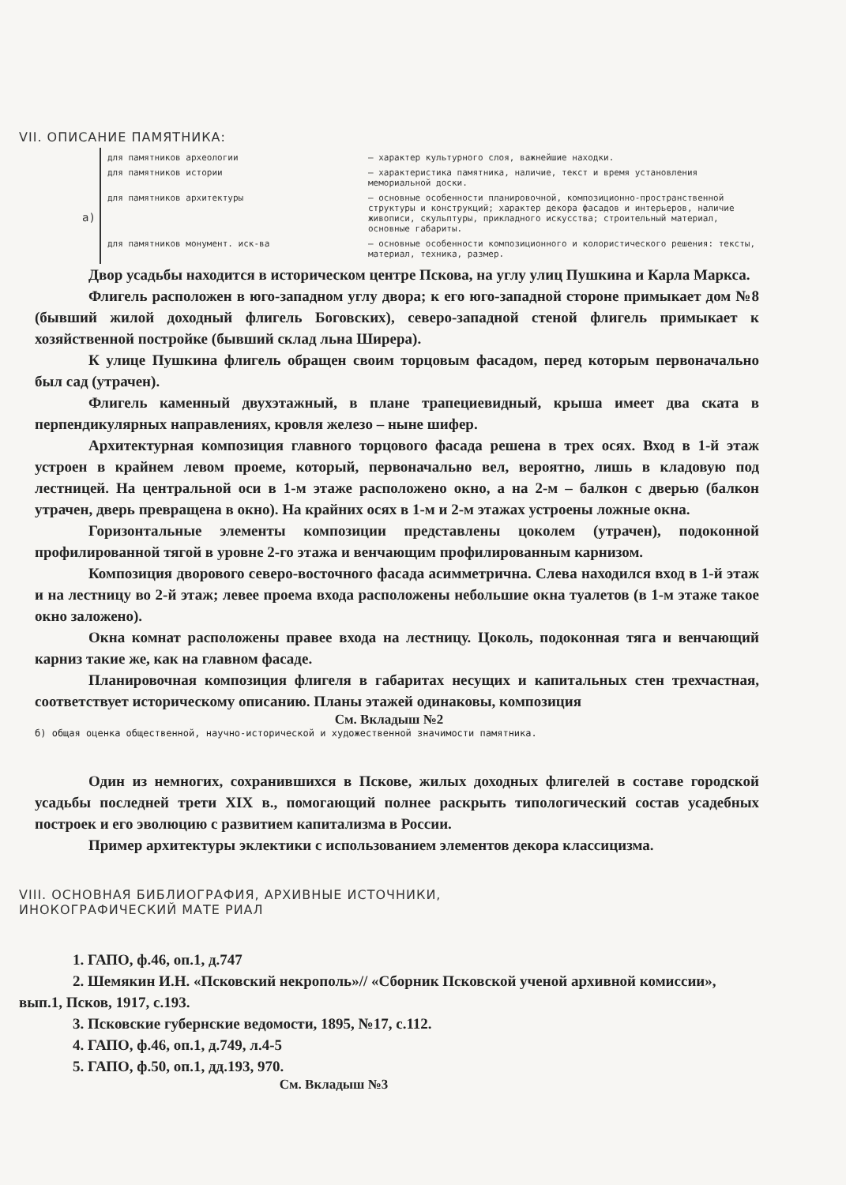VII. ОПИСАНИЕ ПАМЯТНИКА:
а)
для памятников археологии — характер культурного слоя, важнейшие находки.
для памятников истории — характеристика памятника, наличие, текст и время установления мемориальной доски.
для памятников архитектуры — основные особенности планировочной, композиционно-пространственной структуры и конструкций; характер декора фасадов и интерьеров, наличие живописи, скульптуры, прикладного искусства; строительный материал, основные габариты.
для памятников монумент. иск-ва — основные особенности композиционного и колористического решения: тексты, материал, техника, размер.
Двор усадьбы находится в историческом центре Пскова, на углу улиц Пушкина и Карла Маркса.
Флигель расположен в юго-западном углу двора; к его юго-западной стороне примыкает дом №8 (бывший жилой доходный флигель Боговских), северо-западной стеной флигель примыкает к хозяйственной постройке (бывший склад льна Ширера).
К улице Пушкина флигель обращен своим торцовым фасадом, перед которым первоначально был сад (утрачен).
Флигель каменный двухэтажный, в плане трапециевидный, крыша имеет два ската в перпендикулярных направлениях, кровля железо – ныне шифер.
Архитектурная композиция главного торцового фасада решена в трех осях. Вход в 1-й этаж устроен в крайнем левом проеме, который, первоначально вел, вероятно, лишь в кладовую под лестницей. На центральной оси в 1-м этаже расположено окно, а на 2-м – балкон с дверью (балкон утрачен, дверь превращена в окно). На крайних осях в 1-м и 2-м этажах устроены ложные окна.
Горизонтальные элементы композиции представлены цоколем (утрачен), подоконной профилированной тягой в уровне 2-го этажа и венчающим профилированным карнизом.
Композиция дворового северо-восточного фасада асимметрична. Слева находился вход в 1-й этаж и на лестницу во 2-й этаж; левее проема входа расположены небольшие окна туалетов (в 1-м этаже такое окно заложено).
Окна комнат расположены правее входа на лестницу. Цоколь, подоконная тяга и венчающий карниз такие же, как на главном фасаде.
Планировочная композиция флигеля в габаритах несущих и капитальных стен трехчастная, соответствует историческому описанию. Планы этажей одинаковы, композиция
См. Вкладыш №2
б) общая оценка общественной, научно-исторической и художественной значимости памятника.
Один из немногих, сохранившихся в Пскове, жилых доходных флигелей в составе городской усадьбы последней трети XIX в., помогающий полнее раскрыть типологический состав усадебных построек и его эволюцию с развитием капитализма в России.
Пример архитектуры эклектики с использованием элементов декора классицизма.
VIII. ОСНОВНАЯ БИБЛИОГРАФИЯ, АРХИВНЫЕ ИСТОЧНИКИ,
ИНОКОГРАФИЧЕСКИЙ МАТЕ РИАЛ
1. ГАПО, ф.46, оп.1, д.747
2. Шемякин И.Н. «Псковский некрополь»// «Сборник Псковской ученой архивной комиссии», вып.1, Псков, 1917, с.193.
3. Псковские губернские ведомости, 1895, №17, с.112.
4. ГАПО, ф.46, оп.1, д.749, л.4-5
5. ГАПО, ф.50, оп.1, дд.193, 970.
См. Вкладыш №3